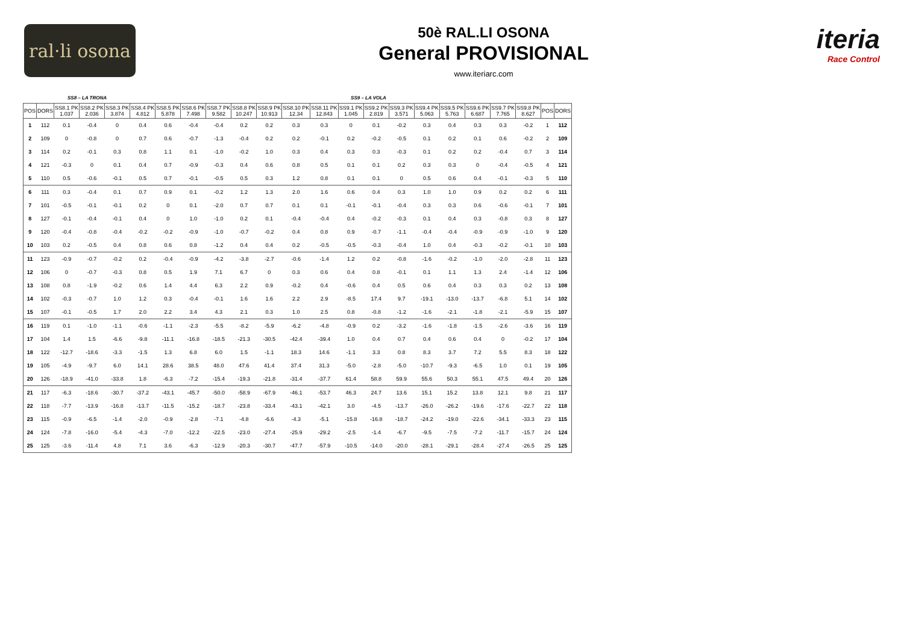ral·li osona
50è RAL.LI OSONA
General PROVISIONAL
www.iteriarc.com
iteria
Race Control
SS8 – LA TRONA SS9 – LA VOLA
| POS | DORS | SS8.1 PK 1.037 | SS8.2 PK 2.036 | SS8.3 PK 3.874 | SS8.4 PK 4.812 | SS8.5 PK 5.878 | SS8.6 PK 7.498 | SS8.7 PK 9.582 | SS8.8 PK 10.247 | SS8.9 PK 10.913 | SS8.10 PK 12.34 | SS8.11 PK 12.843 | SS9.1 PK 1.045 | SS9.2 PK 2.819 | SS9.3 PK 3.571 | SS9.4 PK 5.063 | SS9.5 PK 5.763 | SS9.6 PK 6.687 | SS9.7 PK 7.765 | SS9.8 PK 8.627 | POS | DORS |
| --- | --- | --- | --- | --- | --- | --- | --- | --- | --- | --- | --- | --- | --- | --- | --- | --- | --- | --- | --- | --- | --- | --- |
| 1 | 112 | 0.1 | -0.4 | 0 | 0.4 | 0.6 | -0.4 | -0.4 | 0.2 | 0.2 | 0.3 | 0.3 | 0 | 0.1 | -0.2 | 0.3 | 0.4 | 0.3 | 0.3 | -0.2 | 1 | 112 |
| 2 | 109 | 0 | -0.8 | 0 | 0.7 | 0.6 | -0.7 | -1.3 | -0.4 | 0.2 | 0.2 | -0.1 | 0.2 | -0.2 | -0.5 | 0.1 | 0.2 | 0.1 | 0.6 | -0.2 | 2 | 109 |
| 3 | 114 | 0.2 | -0.1 | 0.3 | 0.8 | 1.1 | 0.1 | -1.0 | -0.2 | 1.0 | 0.3 | 0.4 | 0.3 | 0.3 | -0.3 | 0.1 | 0.2 | 0.2 | -0.4 | 0.7 | 3 | 114 |
| 4 | 121 | -0.3 | 0 | 0.1 | 0.4 | 0.7 | -0.9 | -0.3 | 0.4 | 0.6 | 0.8 | 0.5 | 0.1 | 0.1 | 0.2 | 0.3 | 0.3 | 0 | -0.4 | -0.5 | 4 | 121 |
| 5 | 110 | 0.5 | -0.6 | -0.1 | 0.5 | 0.7 | -0.1 | -0.5 | 0.5 | 0.3 | 1.2 | 0.8 | 0.1 | 0.1 | 0 | 0.5 | 0.6 | 0.4 | -0.1 | -0.3 | 5 | 110 |
| 6 | 111 | 0.3 | -0.4 | 0.1 | 0.7 | 0.9 | 0.1 | -0.2 | 1.2 | 1.3 | 2.0 | 1.6 | 0.6 | 0.4 | 0.3 | 1.0 | 1.0 | 0.9 | 0.2 | 0.2 | 6 | 111 |
| 7 | 101 | -0.5 | -0.1 | -0.1 | 0.2 | 0 | 0.1 | -2.0 | 0.7 | 0.7 | 0.1 | 0.1 | -0.1 | -0.1 | -0.4 | 0.3 | 0.3 | 0.6 | -0.6 | -0.1 | 7 | 101 |
| 8 | 127 | -0.1 | -0.4 | -0.1 | 0.4 | 0 | 1.0 | -1.0 | 0.2 | 0.1 | -0.4 | -0.4 | 0.4 | -0.2 | -0.3 | 0.1 | 0.4 | 0.3 | -0.8 | 0.3 | 8 | 127 |
| 9 | 120 | -0.4 | -0.8 | -0.4 | -0.2 | -0.2 | -0.9 | -1.0 | -0.7 | -0.2 | 0.4 | 0.8 | 0.9 | -0.7 | -1.1 | -0.4 | -0.4 | -0.9 | -0.9 | -1.0 | 9 | 120 |
| 10 | 103 | 0.2 | -0.5 | 0.4 | 0.8 | 0.6 | 0.8 | -1.2 | 0.4 | 0.4 | 0.2 | -0.5 | -0.5 | -0.3 | -0.4 | 1.0 | 0.4 | -0.3 | -0.2 | -0.1 | 10 | 103 |
| 11 | 123 | -0.9 | -0.7 | -0.2 | 0.2 | -0.4 | -0.9 | -4.2 | -3.8 | -2.7 | -0.6 | -1.4 | 1.2 | 0.2 | -0.8 | -1.6 | -0.2 | -1.0 | -2.0 | -2.8 | 11 | 123 |
| 12 | 106 | 0 | -0.7 | -0.3 | 0.8 | 0.5 | 1.9 | 7.1 | 6.7 | 0 | 0.3 | 0.6 | 0.4 | 0.8 | -0.1 | 0.1 | 1.1 | 1.3 | 2.4 | -1.4 | 12 | 106 |
| 13 | 108 | 0.8 | -1.9 | -0.2 | 0.6 | 1.4 | 4.4 | 6.3 | 2.2 | 0.9 | -0.2 | 0.4 | -0.6 | 0.4 | 0.5 | 0.6 | 0.4 | 0.3 | 0.3 | 0.2 | 13 | 108 |
| 14 | 102 | -0.3 | -0.7 | 1.0 | 1.2 | 0.3 | -0.4 | -0.1 | 1.6 | 1.6 | 2.2 | 2.9 | -8.5 | 17.4 | 9.7 | -19.1 | -13.0 | -13.7 | -6.8 | 5.1 | 14 | 102 |
| 15 | 107 | -0.1 | -0.5 | 1.7 | 2.0 | 2.2 | 3.4 | 4.3 | 2.1 | 0.3 | 1.0 | 2.5 | 0.8 | -0.8 | -1.2 | -1.6 | -2.1 | -1.8 | -2.1 | -5.9 | 15 | 107 |
| 16 | 119 | 0.1 | -1.0 | -1.1 | -0.6 | -1.1 | -2.3 | -5.5 | -8.2 | -5.9 | -6.2 | -4.8 | -0.9 | 0.2 | -3.2 | -1.6 | -1.8 | -1.5 | -2.6 | -3.6 | 16 | 119 |
| 17 | 104 | 1.4 | 1.5 | -6.6 | -9.8 | -11.1 | -16.8 | -18.5 | -21.3 | -30.5 | -42.4 | -39.4 | 1.0 | 0.4 | 0.7 | 0.4 | 0.6 | 0.4 | 0 | -0.2 | 17 | 104 |
| 18 | 122 | -12.7 | -18.6 | -3.3 | -1.5 | 1.3 | 6.8 | 6.0 | 1.5 | -1.1 | 18.3 | 14.6 | -1.1 | 3.3 | 0.8 | 8.3 | 3.7 | 7.2 | 5.5 | 8.3 | 18 | 122 |
| 19 | 105 | -4.9 | -9.7 | 6.0 | 14.1 | 28.6 | 38.5 | 48.0 | 47.6 | 41.4 | 37.4 | 31.3 | -5.0 | -2.8 | -5.0 | -10.7 | -9.3 | -6.5 | 1.0 | 0.1 | 19 | 105 |
| 20 | 126 | -18.9 | -41.0 | -33.8 | 1.8 | -6.3 | -7.2 | -15.4 | -19.3 | -21.8 | -31.4 | -37.7 | 61.4 | 58.8 | 59.9 | 55.6 | 50.3 | 55.1 | 47.5 | 49.4 | 20 | 126 |
| 21 | 117 | -6.3 | -18.6 | -30.7 | -37.2 | -43.1 | -45.7 | -50.0 | -58.9 | -67.9 | -46.1 | -53.7 | 46.3 | 24.7 | 13.6 | 15.1 | 15.2 | 13.8 | 12.1 | 9.8 | 21 | 117 |
| 22 | 118 | -7.7 | -13.9 | -16.8 | -13.7 | -11.5 | -15.2 | -18.7 | -23.8 | -33.4 | -43.1 | -42.1 | 3.0 | -4.5 | -13.7 | -26.0 | -26.2 | -19.6 | -17.6 | -22.7 | 22 | 118 |
| 23 | 115 | -0.9 | -6.5 | -1.4 | -2.0 | -0.9 | -2.8 | -7.1 | -4.8 | -6.6 | -4.3 | -5.1 | -15.8 | -16.8 | -18.7 | -24.2 | -19.0 | -22.6 | -34.1 | -33.3 | 23 | 115 |
| 24 | 124 | -7.8 | -16.0 | -5.4 | -4.3 | -7.0 | -12.2 | -22.5 | -23.0 | -27.4 | -25.9 | -29.2 | -2.5 | -1.4 | -6.7 | -9.5 | -7.5 | -7.2 | -11.7 | -15.7 | 24 | 124 |
| 25 | 125 | -3.6 | -11.4 | 4.8 | 7.1 | 3.6 | -6.3 | -12.9 | -20.3 | -30.7 | -47.7 | -57.9 | -10.5 | -14.0 | -20.0 | -28.1 | -29.1 | -28.4 | -27.4 | -26.5 | 25 | 125 |